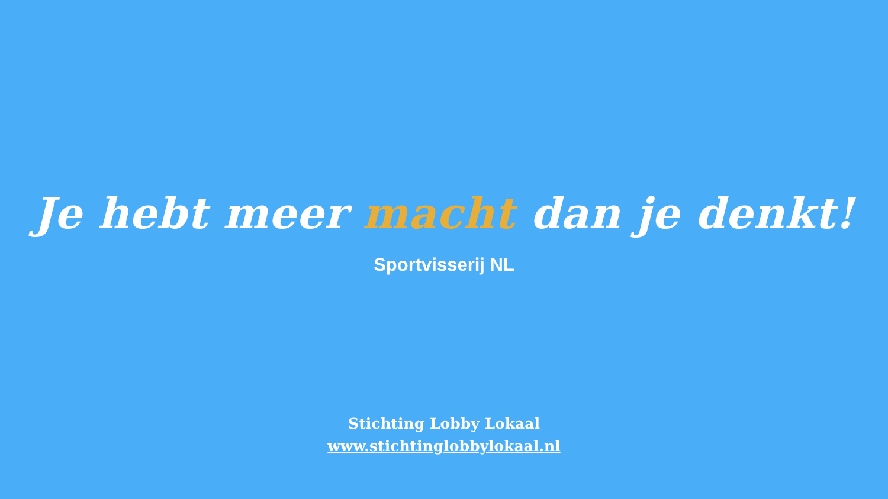Je hebt meer macht dan je denkt!
Sportvisserij NL
Stichting Lobby Lokaal
www.stichtinglobbylokaal.nl